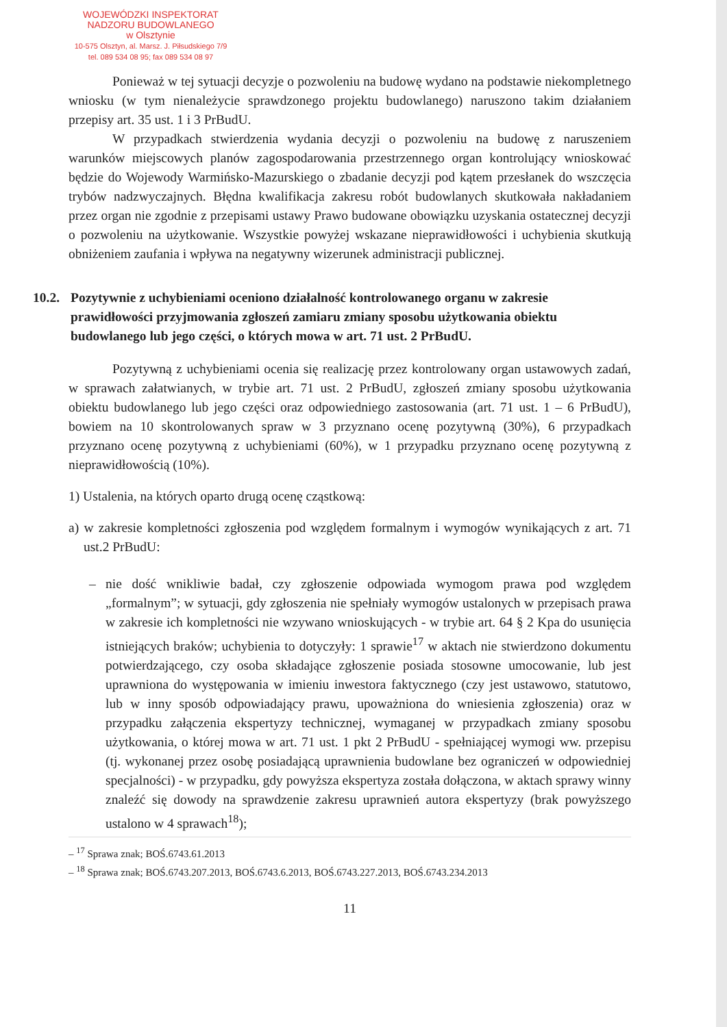WOJEWÓDZKI INSPEKTORAT
NADZORU BUDOWLANEGO
w Olsztynie
10-575 Olsztyn, al. Marsz. J. Piłsudskiego 7/9
tel. 089 534 08 95; fax 089 534 08 97
Ponieważ w tej sytuacji decyzje o pozwoleniu na budowę wydano na podstawie niekompletnego wniosku (w tym nienależycie sprawdzonego projektu budowlanego) naruszono takim działaniem przepisy art. 35 ust. 1 i 3 PrBudU.
W przypadkach stwierdzenia wydania decyzji o pozwoleniu na budowę z naruszeniem warunków miejscowych planów zagospodarowania przestrzennego organ kontrolujący wnioskować będzie do Wojewody Warmińsko-Mazurskiego o zbadanie decyzji pod kątem przesłanek do wszczęcia trybów nadzwyczajnych. Błędna kwalifikacja zakresu robót budowlanych skutkowała nakładaniem przez organ nie zgodnie z przepisami ustawy Prawo budowane obowiązku uzyskania ostatecznej decyzji o pozwoleniu na użytkowanie. Wszystkie powyżej wskazane nieprawidłowości i uchybienia skutkują obniżeniem zaufania i wpływa na negatywny wizerunek administracji publicznej.
10.2. Pozytywnie z uchybieniami oceniono działalność kontrolowanego organu w zakresie prawidłowości przyjmowania zgłoszeń zamiaru zmiany sposobu użytkowania obiektu budowlanego lub jego części, o których mowa w art. 71 ust. 2 PrBudU.
Pozytywną z uchybieniami ocenia się realizację przez kontrolowany organ ustawowych zadań, w sprawach załatwianych, w trybie art. 71 ust. 2 PrBudU, zgłoszeń zmiany sposobu użytkowania obiektu budowlanego lub jego części oraz odpowiedniego zastosowania (art. 71 ust. 1 – 6 PrBudU), bowiem na 10 skontrolowanych spraw w 3 przyznano ocenę pozytywną (30%), 6 przypadkach przyznano ocenę pozytywną z uchybieniami (60%), w 1 przypadku przyznano ocenę pozytywną z nieprawidłowością (10%).
1) Ustalenia, na których oparto drugą ocenę cząstkową:
a) w zakresie kompletności zgłoszenia pod względem formalnym i wymogów wynikających z art. 71 ust.2 PrBudU:
– nie dość wnikliwie badał, czy zgłoszenie odpowiada wymogom prawa pod względem „formalnym”; w sytuacji, gdy zgłoszenia nie spełniały wymogów ustalonych w przepisach prawa w zakresie ich kompletności nie wzywano wnioskujących - w trybie art. 64 § 2 Kpa do usunięcia istniejących braków; uchybienia to dotyczyły: 1 sprawie<sup>17</sup> w aktach nie stwierdzono dokumentu potwierdzającego, czy osoba składające zgłoszenie posiada stosowne umocowanie, lub jest uprawniona do występowania w imieniu inwestora faktycznego (czy jest ustawowo, statutowo, lub w inny sposób odpowiadający prawu, upoważniona do wniesienia zgłoszenia) oraz w przypadku załączenia ekspertyzy technicznej, wymaganej w przypadkach zmiany sposobu użytkowania, o której mowa w art. 71 ust. 1 pkt 2 PrBudU - spełniającej wymogi ww. przepisu (tj. wykonanej przez osobę posiadającą uprawnienia budowlane bez ograniczeń w odpowiedniej specjalności) - w przypadku, gdy powyższa ekspertyza została dołączona, w aktach sprawy winny znaleźć się dowody na sprawdzenie zakresu uprawnień autora ekspertyzy (brak powyższego ustalono w 4 sprawach<sup>18</sup>);
– <sup>17</sup> Sprawa znak; BOŚ.6743.61.2013
– <sup>18</sup> Sprawa znak; BOŚ.6743.207.2013, BOŚ.6743.6.2013, BOŚ.6743.227.2013, BOŚ.6743.234.2013
11